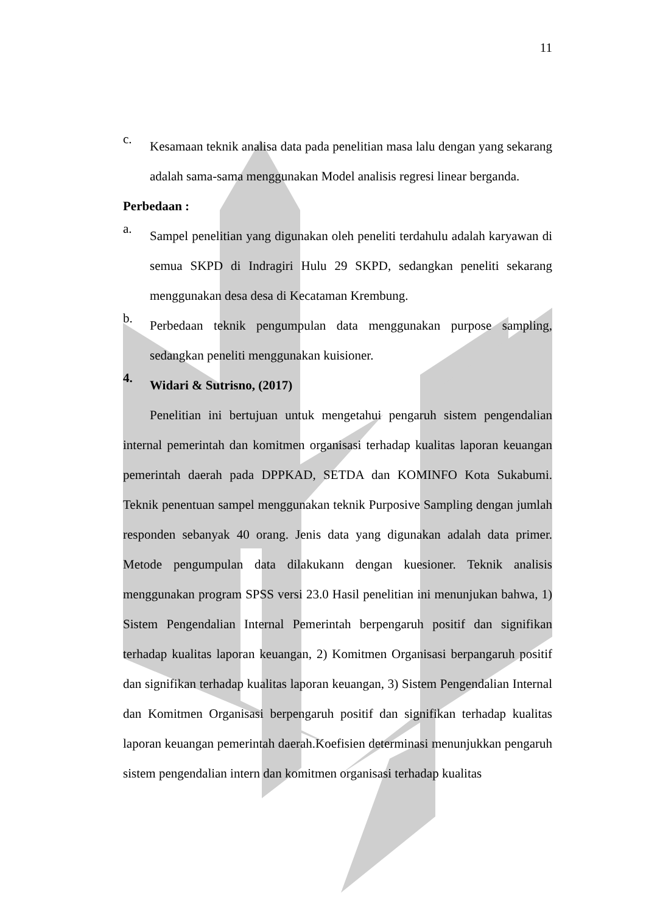11
c.
Kesamaan teknik analisa data pada penelitian masa lalu dengan yang sekarang adalah sama-sama menggunakan Model analisis regresi linear berganda.
Perbedaan :
a.
Sampel penelitian yang digunakan oleh peneliti terdahulu adalah karyawan di semua SKPD di Indragiri Hulu 29 SKPD, sedangkan peneliti sekarang menggunakan desa desa di Kecataman Krembung.
b.
Perbedaan teknik pengumpulan data menggunakan purpose sampling, sedangkan peneliti menggunakan kuisioner.
4.
Widari & Sutrisno, (2017)
Penelitian ini bertujuan untuk mengetahui pengaruh sistem pengendalian internal pemerintah dan komitmen organisasi terhadap kualitas laporan keuangan pemerintah daerah pada DPPKAD, SETDA dan KOMINFO Kota Sukabumi. Teknik penentuan sampel menggunakan teknik Purposive Sampling dengan jumlah responden sebanyak 40 orang. Jenis data yang digunakan adalah data primer. Metode pengumpulan data dilakukann dengan kuesioner. Teknik analisis menggunakan program SPSS versi 23.0 Hasil penelitian ini menunjukan bahwa, 1) Sistem Pengendalian Internal Pemerintah berpengaruh positif dan signifikan terhadap kualitas laporan keuangan, 2) Komitmen Organisasi berpangaruh positif dan signifikan terhadap kualitas laporan keuangan, 3) Sistem Pengendalian Internal dan Komitmen Organisasi berpengaruh positif dan signifikan terhadap kualitas laporan keuangan pemerintah daerah.Koefisien determinasi menunjukkan pengaruh sistem pengendalian intern dan komitmen organisasi terhadap kualitas